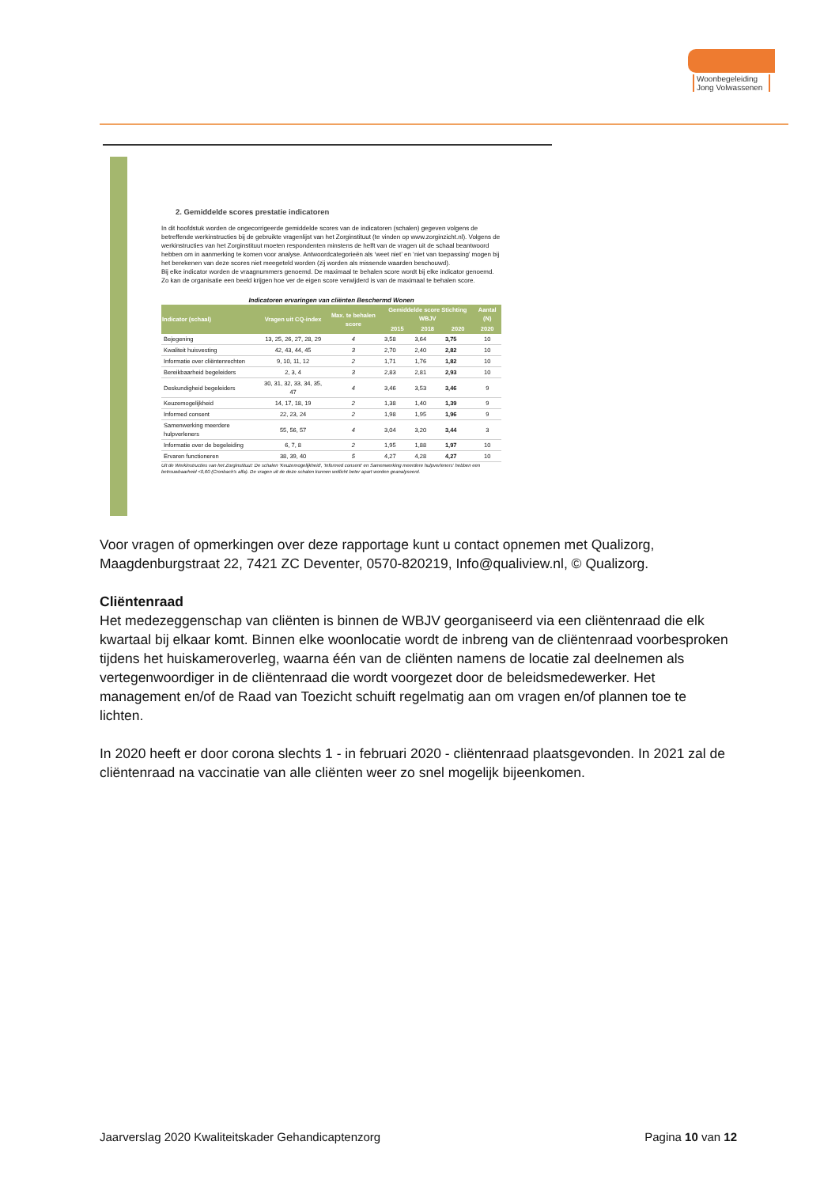Woonbegeleiding
Jong Volwassenen
2. Gemiddelde scores prestatie indicatoren
In dit hoofdstuk worden de ongecorrigeerde gemiddelde scores van de indicatoren (schalen) gegeven volgens de betreffende werkinstructies bij de gebruikte vragenlijst van het Zorginstituut (te vinden op www.zorginzicht.nl). Volgens de werkinstructies van het Zorginstituut moeten respondenten minstens de helft van de vragen uit de schaal beantwoord hebben om in aanmerking te komen voor analyse. Antwoordcategorieën als ‘weet niet’ en ‘niet van toepassing’ mogen bij het berekenen van deze scores niet meegeteld worden (zij worden als missende waarden beschouwd).
Bij elke indicator worden de vraagnummers genoemd. De maximaal te behalen score wordt bij elke indicator genoemd. Zo kan de organisatie een beeld krijgen hoe ver de eigen score verwijderd is van de maximaal te behalen score.
Indicatoren ervaringen van cliënten Beschermd Wonen
| Indicator (schaal) | Vragen uit CQ-index | Max. te behalen score | Gemiddelde score Stichting WBJV | | | Aantal (N) |
| --- | --- | --- | --- | --- | --- | --- |
| | | | 2015 | 2018 | 2020 | 2020 |
| Bejegening | 13, 25, 26, 27, 28, 29 | 4 | 3,58 | 3,64 | 3,75 | 10 |
| Kwaliteit huisvesting | 42, 43, 44, 45 | 3 | 2,70 | 2,40 | 2,82 | 10 |
| Informatie over cliëntenrechten | 9, 10, 11, 12 | 2 | 1,71 | 1,76 | 1,82 | 10 |
| Bereikbaarheid begeleiders | 2, 3, 4 | 3 | 2,83 | 2,81 | 2,93 | 10 |
| Deskundigheid begeleiders | 30, 31, 32, 33, 34, 35, 47 | 4 | 3,46 | 3,53 | 3,46 | 9 |
| Keuzemogelijkheid | 14, 17, 18, 19 | 2 | 1,38 | 1,40 | 1,39 | 9 |
| Informed consent | 22, 23, 24 | 2 | 1,98 | 1,95 | 1,96 | 9 |
| Samenwerking meerdere hulpverleners | 55, 56, 57 | 4 | 3,04 | 3,20 | 3,44 | 3 |
| Informatie over de begeleiding | 6, 7, 8 | 2 | 1,95 | 1,88 | 1,97 | 10 |
| Ervaren functioneren | 38, 39, 40 | 5 | 4,27 | 4,28 | 4,27 | 10 |
Uit de Werkinstructies van het Zorginstituut: De schalen 'Keuzemogelijkheid', 'Informed consent' en Samenwerking meerdere hulpverleners' hebben een betrouwbaarheid <0,60 (Cronbach's alfa). De vragen uit de deze schalen kunnen wellicht beter apart worden geanalyseerd.
Voor vragen of opmerkingen over deze rapportage kunt u contact opnemen met Qualizorg, Maagdenburgstraat 22, 7421 ZC Deventer, 0570-820219, Info@qualiview.nl, © Qualizorg.
Cliëntenraad
Het medezeggenschap van cliënten is binnen de WBJV georganiseerd via een cliëntenraad die elk kwartaal bij elkaar komt. Binnen elke woonlocatie wordt de inbreng van de cliëntenraad voorbesproken tijdens het huiskameroverleg, waarna één van de cliënten namens de locatie zal deelnemen als vertegenwoordiger in de cliëntenraad die wordt voorgezet door de beleidsmedewerker. Het management en/of de Raad van Toezicht schuift regelmatig aan om vragen en/of plannen toe te lichten.
In 2020 heeft er door corona slechts 1 - in februari 2020 - cliëntenraad plaatsgevonden. In 2021 zal de cliëntenraad na vaccinatie van alle cliënten weer zo snel mogelijk bijeenkomen.
Jaarverslag 2020 Kwaliteitskader Gehandicaptenzorg Pagina 10 van 12